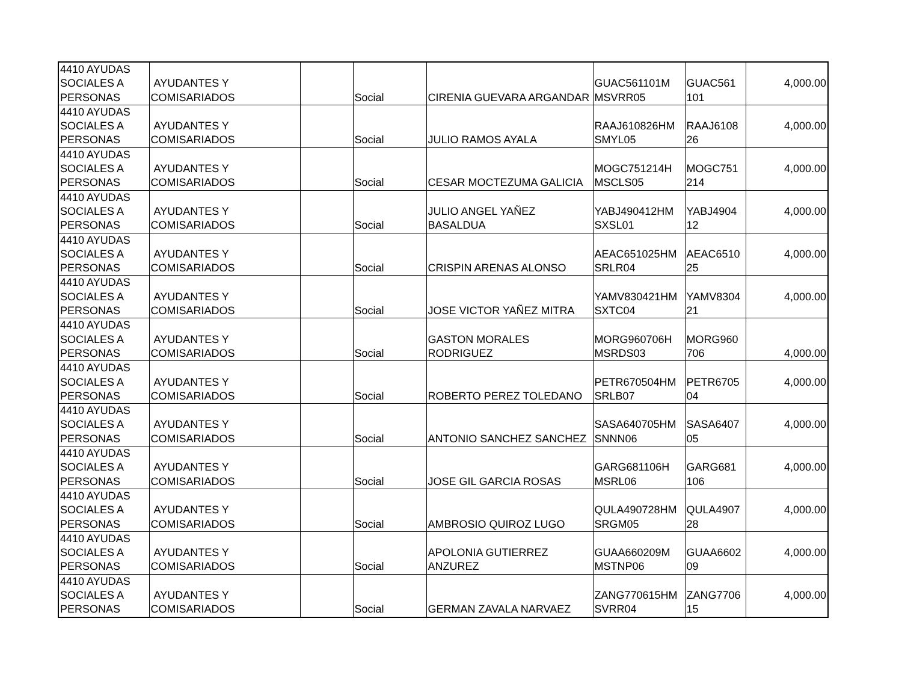| 4410 AYUDAS SOCIALES A PERSONAS | AYUDANTES Y COMISARIADOS | | Social | CIRENIA GUEVARA ARGANDAR | GUAC561101M MSVRR05 | GUAC561 101 | 4,000.00 |
| 4410 AYUDAS SOCIALES A PERSONAS | AYUDANTES Y COMISARIADOS | | Social | JULIO RAMOS AYALA | RAAJ610826HM SMYL05 | RAAJ6108 26 | 4,000.00 |
| 4410 AYUDAS SOCIALES A PERSONAS | AYUDANTES Y COMISARIADOS | | Social | CESAR MOCTEZUMA GALICIA | MOGC751214H MSCLS05 | MOGC751 214 | 4,000.00 |
| 4410 AYUDAS SOCIALES A PERSONAS | AYUDANTES Y COMISARIADOS | | Social | JULIO ANGEL YAÑEZ BASALDUA | YABJ490412HM SXSL01 | YABJ4904 12 | 4,000.00 |
| 4410 AYUDAS SOCIALES A PERSONAS | AYUDANTES Y COMISARIADOS | | Social | CRISPIN ARENAS ALONSO | AEAC651025HM SRLR04 | AEAC6510 25 | 4,000.00 |
| 4410 AYUDAS SOCIALES A PERSONAS | AYUDANTES Y COMISARIADOS | | Social | JOSE VICTOR YAÑEZ MITRA | YAMV830421HM SXTC04 | YAMV8304 21 | 4,000.00 |
| 4410 AYUDAS SOCIALES A PERSONAS | AYUDANTES Y COMISARIADOS | | Social | GASTON MORALES RODRIGUEZ | MORG960706H MSRDS03 | MORG960 706 | 4,000.00 |
| 4410 AYUDAS SOCIALES A PERSONAS | AYUDANTES Y COMISARIADOS | | Social | ROBERTO PEREZ TOLEDANO | PETR670504HM SRLB07 | PETR6705 04 | 4,000.00 |
| 4410 AYUDAS SOCIALES A PERSONAS | AYUDANTES Y COMISARIADOS | | Social | ANTONIO SANCHEZ SANCHEZ | SASA640705HM SNNN06 | SASA6407 05 | 4,000.00 |
| 4410 AYUDAS SOCIALES A PERSONAS | AYUDANTES Y COMISARIADOS | | Social | JOSE GIL GARCIA ROSAS | GARG681106H MSRL06 | GARG681 106 | 4,000.00 |
| 4410 AYUDAS SOCIALES A PERSONAS | AYUDANTES Y COMISARIADOS | | Social | AMBROSIO QUIROZ LUGO | QULA490728HM SRGM05 | QULA4907 28 | 4,000.00 |
| 4410 AYUDAS SOCIALES A PERSONAS | AYUDANTES Y COMISARIADOS | | Social | APOLONIA GUTIERREZ ANZUREZ | GUAA660209M MSTNP06 | GUAA6602 09 | 4,000.00 |
| 4410 AYUDAS SOCIALES A PERSONAS | AYUDANTES Y COMISARIADOS | | Social | GERMAN ZAVALA NARVAEZ | ZANG770615HM SVRR04 | ZANG7706 15 | 4,000.00 |